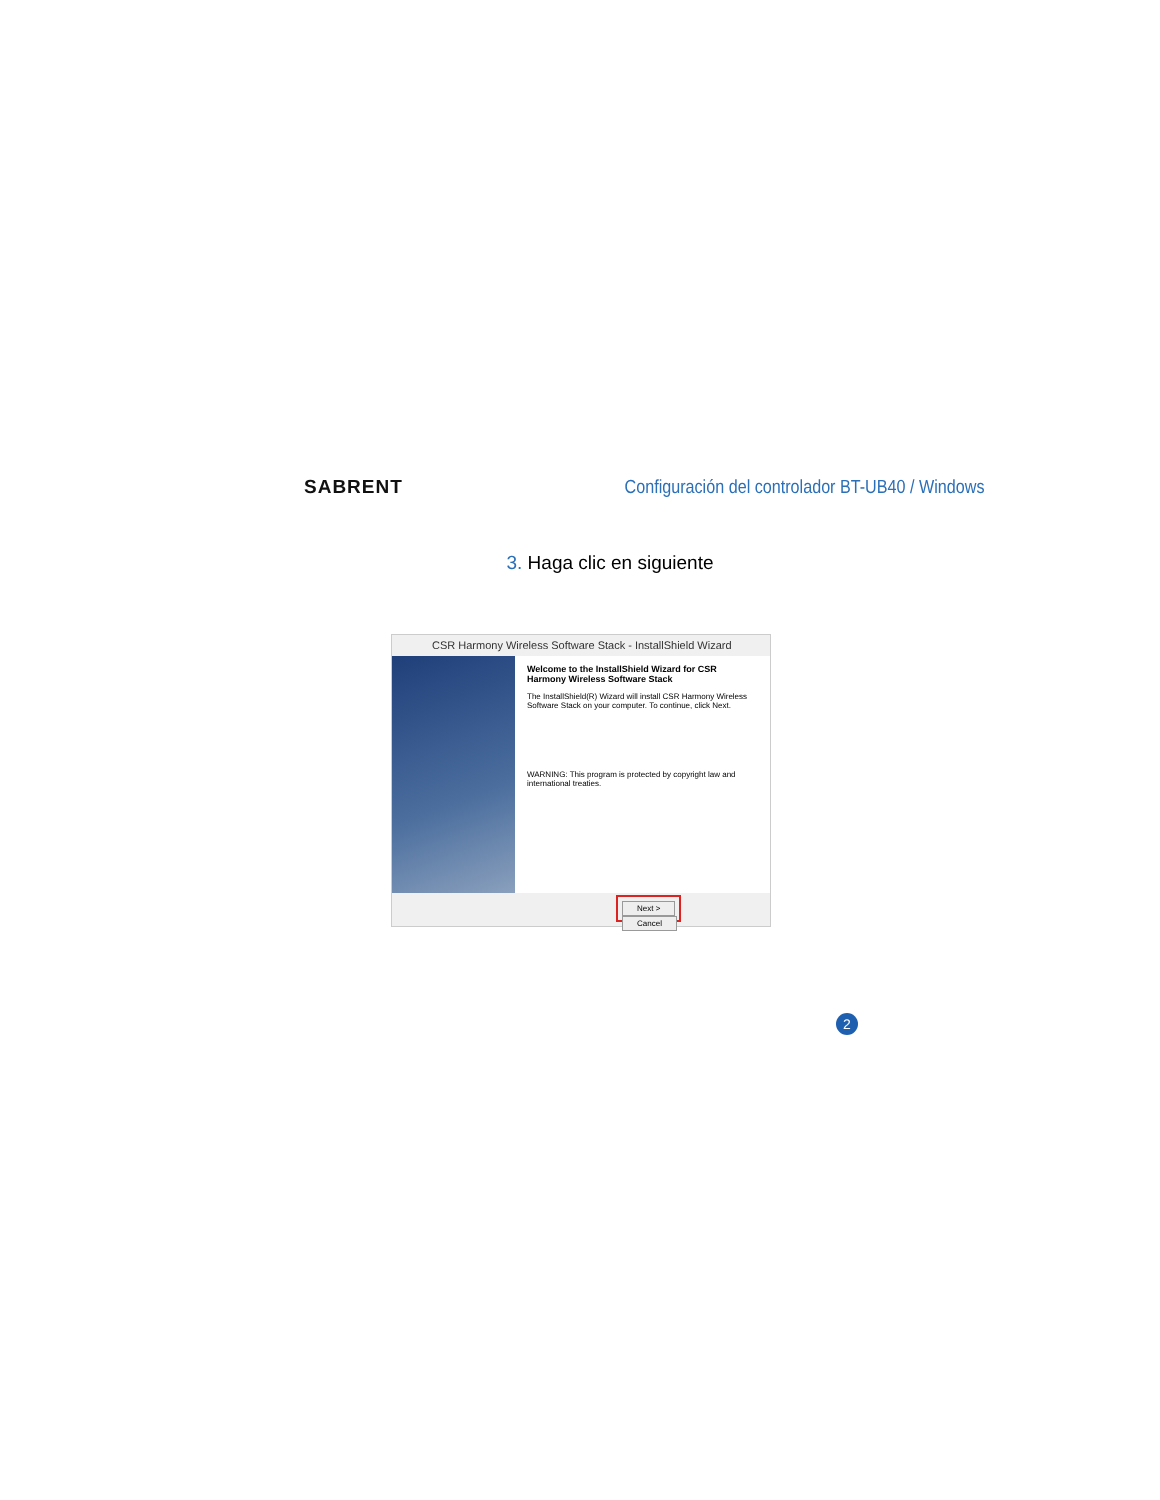SABRENT
Configuración del controlador BT-UB40 / Windows
3. Haga clic en siguiente
CSR Harmony Wireless Software Stack - InstallShield Wizard
Welcome to the InstallShield Wizard for CSR Harmony Wireless Software Stack
The InstallShield(R) Wizard will install CSR Harmony Wireless Software Stack on your computer. To continue, click Next.
WARNING: This program is protected by copyright law and international treaties.
Next > Cancel
2